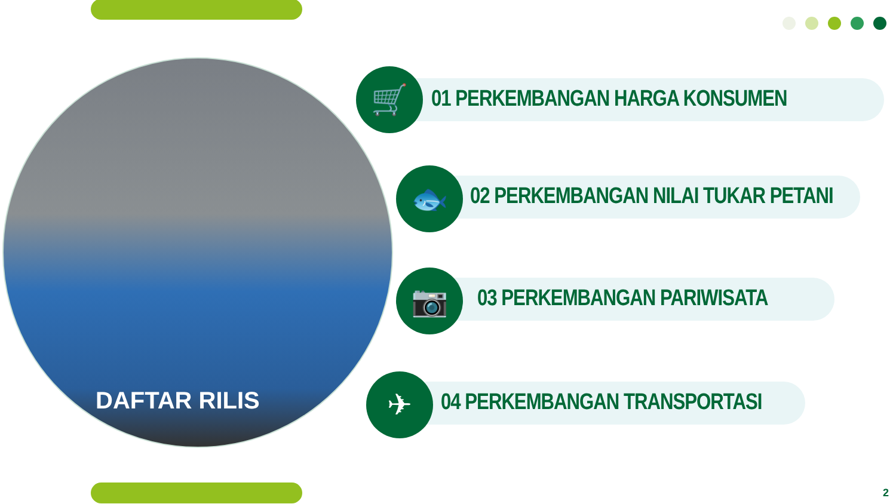DAFTAR RILIS
01 PERKEMBANGAN HARGA KONSUMEN
🛒
02 PERKEMBANGAN NILAI TUKAR PETANI
🐟
03 PERKEMBANGAN PARIWISATA
📷
04 PERKEMBANGAN TRANSPORTASI
✈
2